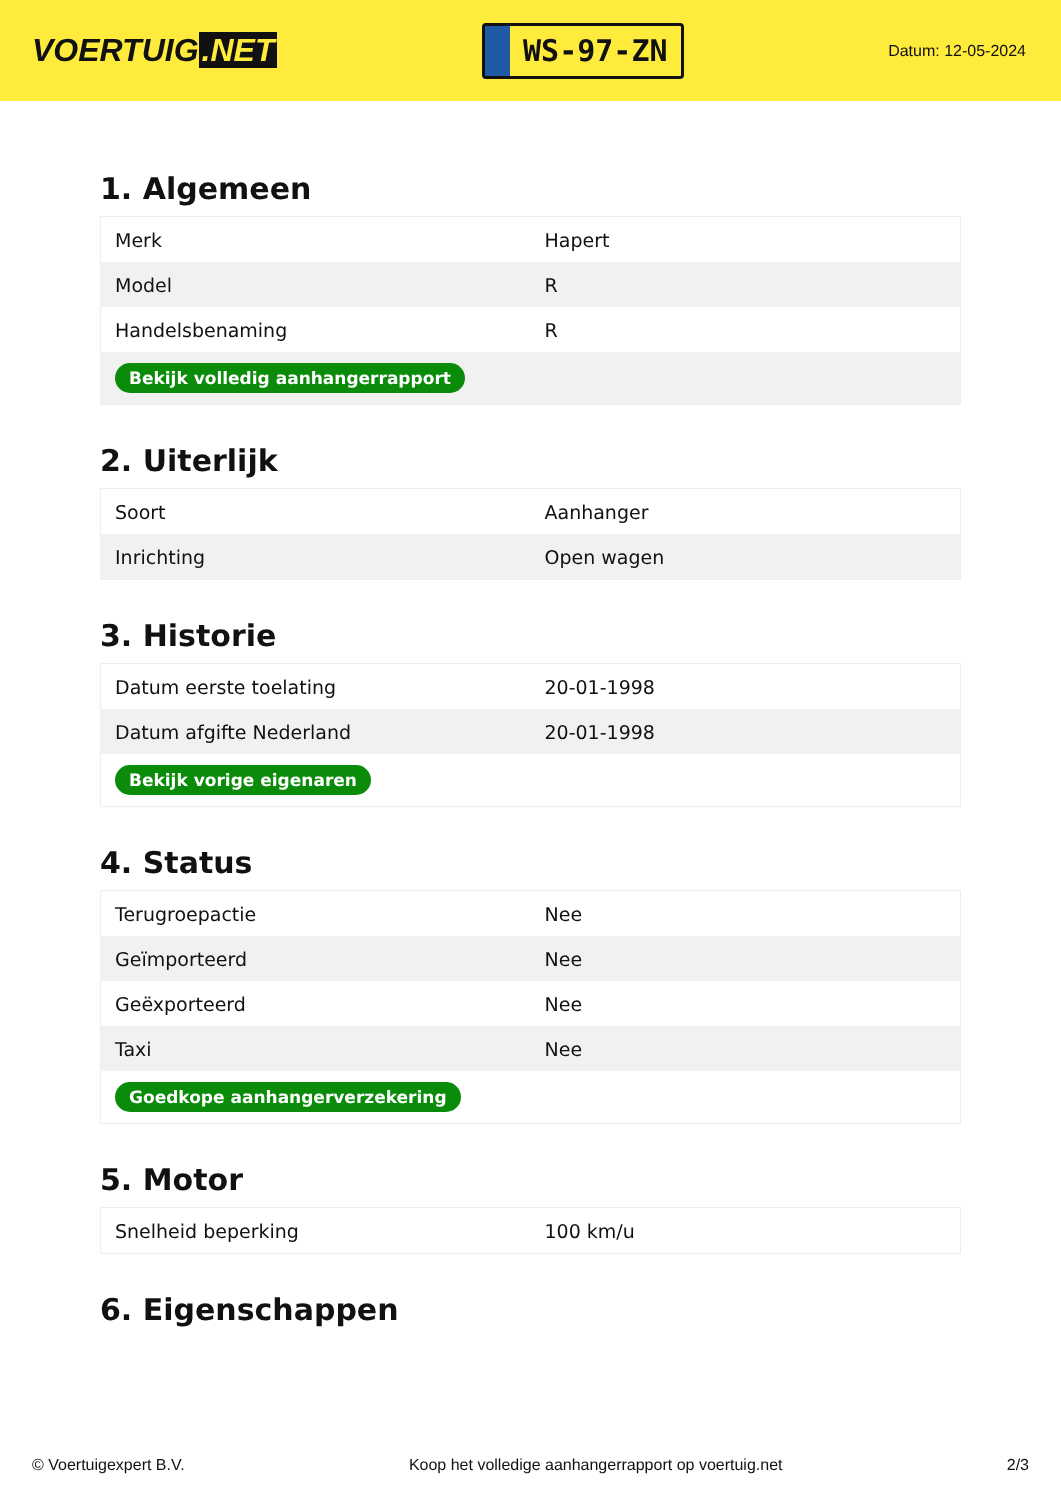VOERTUIG.NET
WS-97-ZN
Datum: 12-05-2024
1. Algemeen
| Merk | Hapert |
| Model | R |
| Handelsbenaming | R |
| Bekijk volledig aanhangerrapport | |
2. Uiterlijk
| Soort | Aanhanger |
| Inrichting | Open wagen |
3. Historie
| Datum eerste toelating | 20-01-1998 |
| Datum afgifte Nederland | 20-01-1998 |
| Bekijk vorige eigenaren | |
4. Status
| Terugroepactie | Nee |
| Geïmporteerd | Nee |
| Geëxporteerd | Nee |
| Taxi | Nee |
| Goedkope aanhangerverzekering | |
5. Motor
| Snelheid beperking | 100 km/u |
6. Eigenschappen
© Voertuigexpert B.V. Koop het volledige aanhangerrapport op voertuig.net 2/3